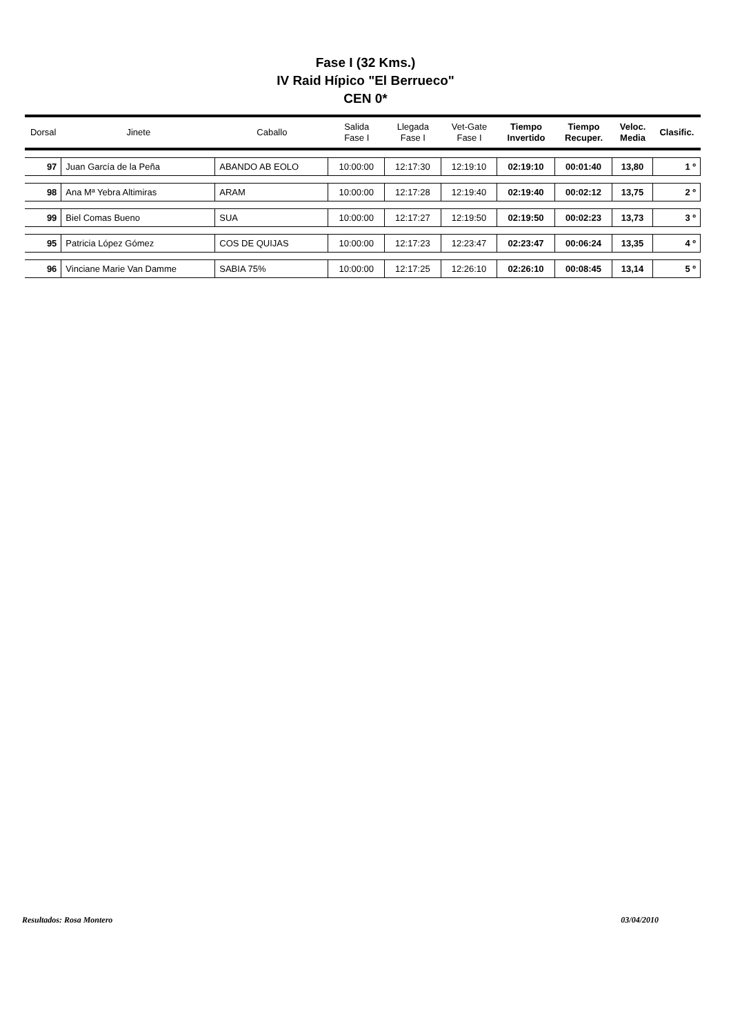Fase I (32 Kms.)
IV Raid Hípico "El Berrueco"
CEN 0*
| Dorsal | Jinete | Caballo | Salida Fase I | Llegada Fase I | Vet-Gate Fase I | Tiempo Invertido | Tiempo Recuper. | Veloc. Media | Clasific. |
| --- | --- | --- | --- | --- | --- | --- | --- | --- | --- |
| 97 | Juan García de la Peña | ABANDO AB EOLO | 10:00:00 | 12:17:30 | 12:19:10 | 02:19:10 | 00:01:40 | 13,80 | 1 º |
| 98 | Ana Mª Yebra Altimiras | ARAM | 10:00:00 | 12:17:28 | 12:19:40 | 02:19:40 | 00:02:12 | 13,75 | 2 º |
| 99 | Biel Comas Bueno | SUA | 10:00:00 | 12:17:27 | 12:19:50 | 02:19:50 | 00:02:23 | 13,73 | 3 º |
| 95 | Patricia López Gómez | COS DE QUIJAS | 10:00:00 | 12:17:23 | 12:23:47 | 02:23:47 | 00:06:24 | 13,35 | 4 º |
| 96 | Vinciane Marie Van Damme | SABIA 75% | 10:00:00 | 12:17:25 | 12:26:10 | 02:26:10 | 00:08:45 | 13,14 | 5 º |
Resultados: Rosa Montero 03/04/2010